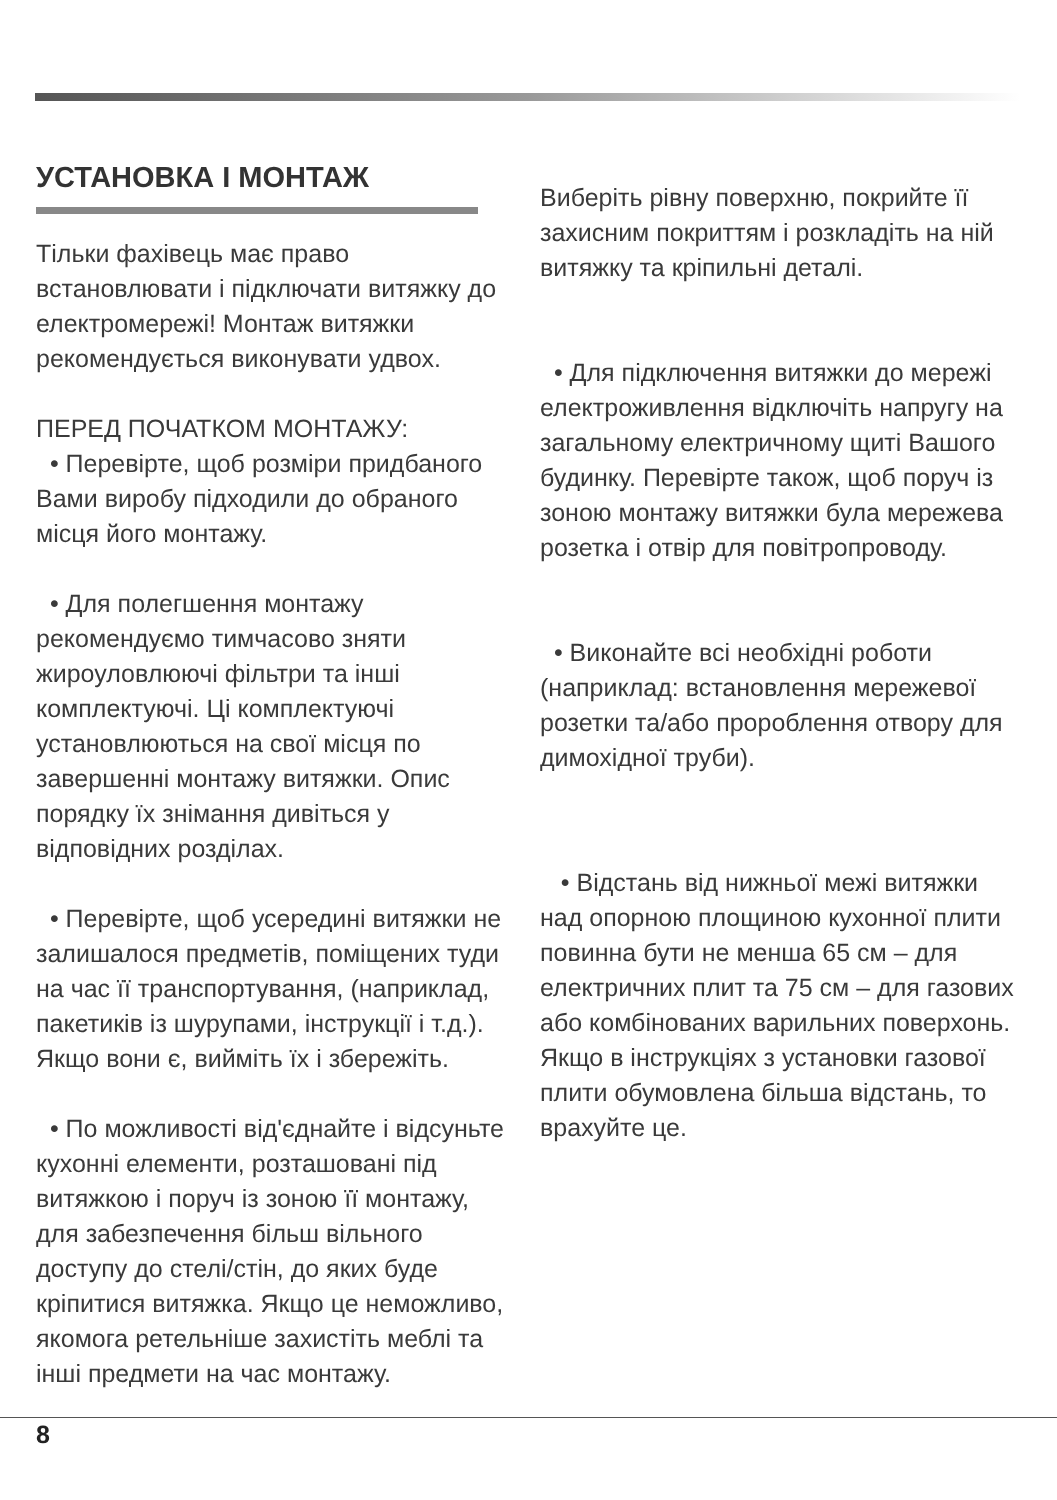УСТАНОВКА І МОНТАЖ
Тільки фахівець має право встановлювати і підключати витяжку до електромережі! Монтаж витяжки рекомендується виконувати удвох.
ПЕРЕД ПОЧАТКОМ МОНТАЖУ:
• Перевірте, щоб розміри придбаного Вами виробу підходили до обраного місця його монтажу.
• Для полегшення монтажу рекомендуємо тимчасово зняти жироуловлюючі фільтри та інші комплектуючі. Ці комплектуючі установлюються на свої місця по завершенні монтажу витяжки. Опис порядку їх знімання дивіться у відповідних розділах.
• Перевірте, щоб усередині витяжки не залишалося предметів, поміщених туди на час її транспортування, (наприклад, пакетиків із шурупами, інструкції і т.д.). Якщо вони є, вийміть їх і збережіть.
• По можливості від'єднайте і відсуньте кухонні елементи, розташовані під витяжкою і поруч із зоною її монтажу, для забезпечення більш вільного доступу до стелі/стін, до яких буде кріпитися витяжка. Якщо це неможливо, якомога ретельніше захистіть меблі та інші предмети на час монтажу.
Виберіть рівну поверхню, покрийте її захисним покриттям і розкладіть на ній витяжку та кріпильні деталі.
• Для підключення витяжки до мережі електроживлення відключіть напругу на загальному електричному щиті Вашого будинку. Перевірте також, щоб поруч із зоною монтажу витяжки була мережева розетка і отвір для повітропроводу.
• Виконайте всі необхідні роботи (наприклад: встановлення мережевої розетки та/або пророблення отвору для димохідної труби).
• Відстань від нижньої межі витяжки над опорною площиною кухонної плити повинна бути не менша 65 см – для електричних плит та 75 см – для газових або комбінованих варильних поверхонь. Якщо в інструкціях з установки газової плити обумовлена більша відстань, то врахуйте це.
8